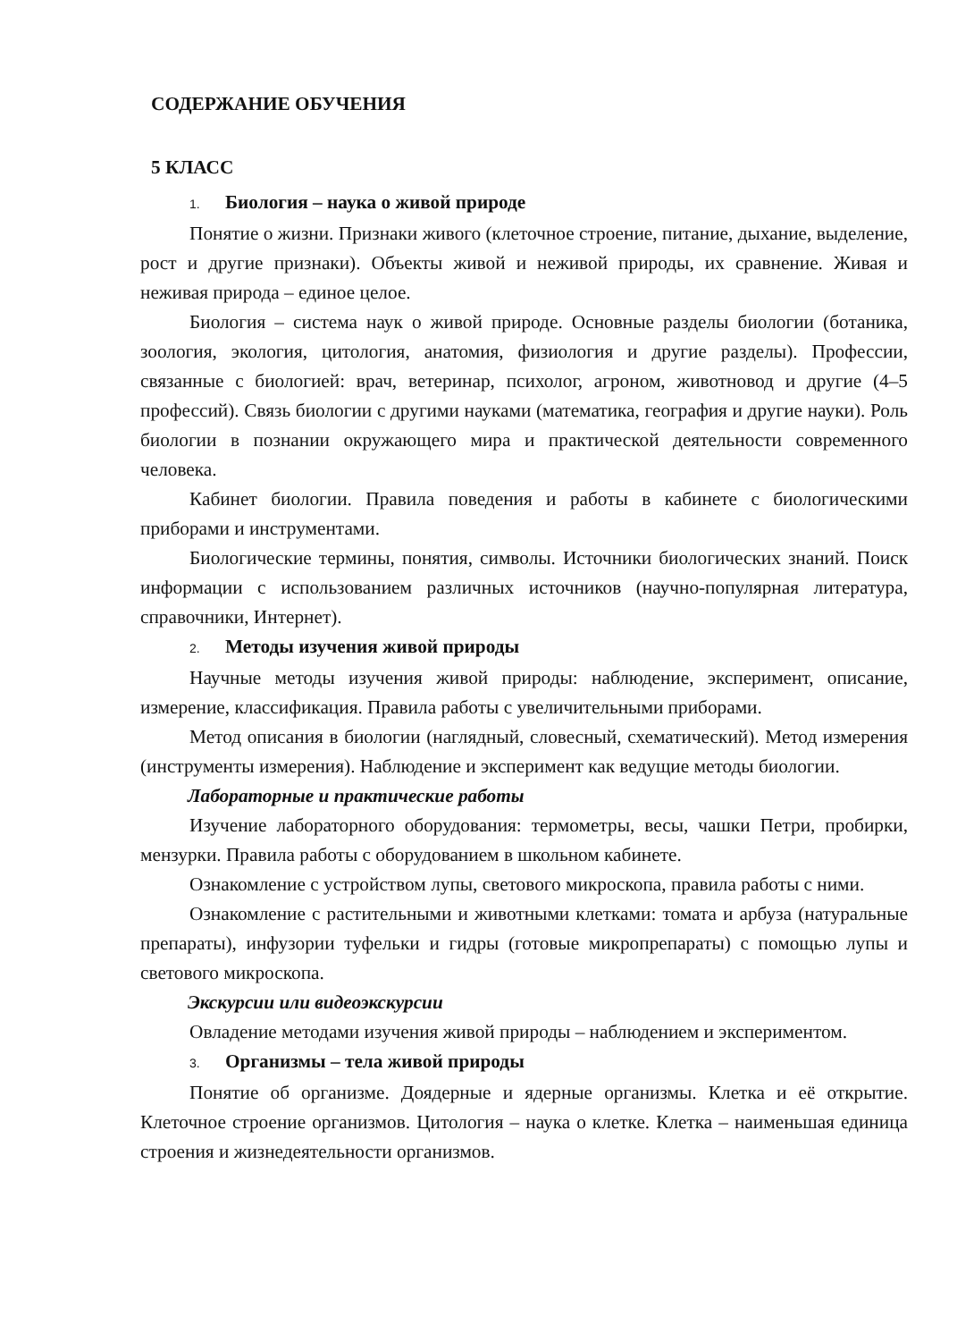СОДЕРЖАНИЕ ОБУЧЕНИЯ
5 КЛАСС
1. Биология – наука о живой природе
Понятие о жизни. Признаки живого (клеточное строение, питание, дыхание, выделение, рост и другие признаки). Объекты живой и неживой природы, их сравнение. Живая и неживая природа – единое целое.
Биология – система наук о живой природе. Основные разделы биологии (ботаника, зоология, экология, цитология, анатомия, физиология и другие разделы). Профессии, связанные с биологией: врач, ветеринар, психолог, агроном, животновод и другие (4–5 профессий). Связь биологии с другими науками (математика, география и другие науки). Роль биологии в познании окружающего мира и практической деятельности современного человека.
Кабинет биологии. Правила поведения и работы в кабинете с биологическими приборами и инструментами.
Биологические термины, понятия, символы. Источники биологических знаний. Поиск информации с использованием различных источников (научно-популярная литература, справочники, Интернет).
2. Методы изучения живой природы
Научные методы изучения живой природы: наблюдение, эксперимент, описание, измерение, классификация. Правила работы с увеличительными приборами.
Метод описания в биологии (наглядный, словесный, схематический). Метод измерения (инструменты измерения). Наблюдение и эксперимент как ведущие методы биологии.
Лабораторные и практические работы
Изучение лабораторного оборудования: термометры, весы, чашки Петри, пробирки, мензурки. Правила работы с оборудованием в школьном кабинете.
Ознакомление с устройством лупы, светового микроскопа, правила работы с ними.
Ознакомление с растительными и животными клетками: томата и арбуза (натуральные препараты), инфузории туфельки и гидры (готовые микропрепараты) с помощью лупы и светового микроскопа.
Экскурсии или видеоэкскурсии
Овладение методами изучения живой природы – наблюдением и экспериментом.
3. Организмы – тела живой природы
Понятие об организме. Доядерные и ядерные организмы. Клетка и её открытие. Клеточное строение организмов. Цитология – наука о клетке. Клетка – наименьшая единица строения и жизнедеятельности организмов.